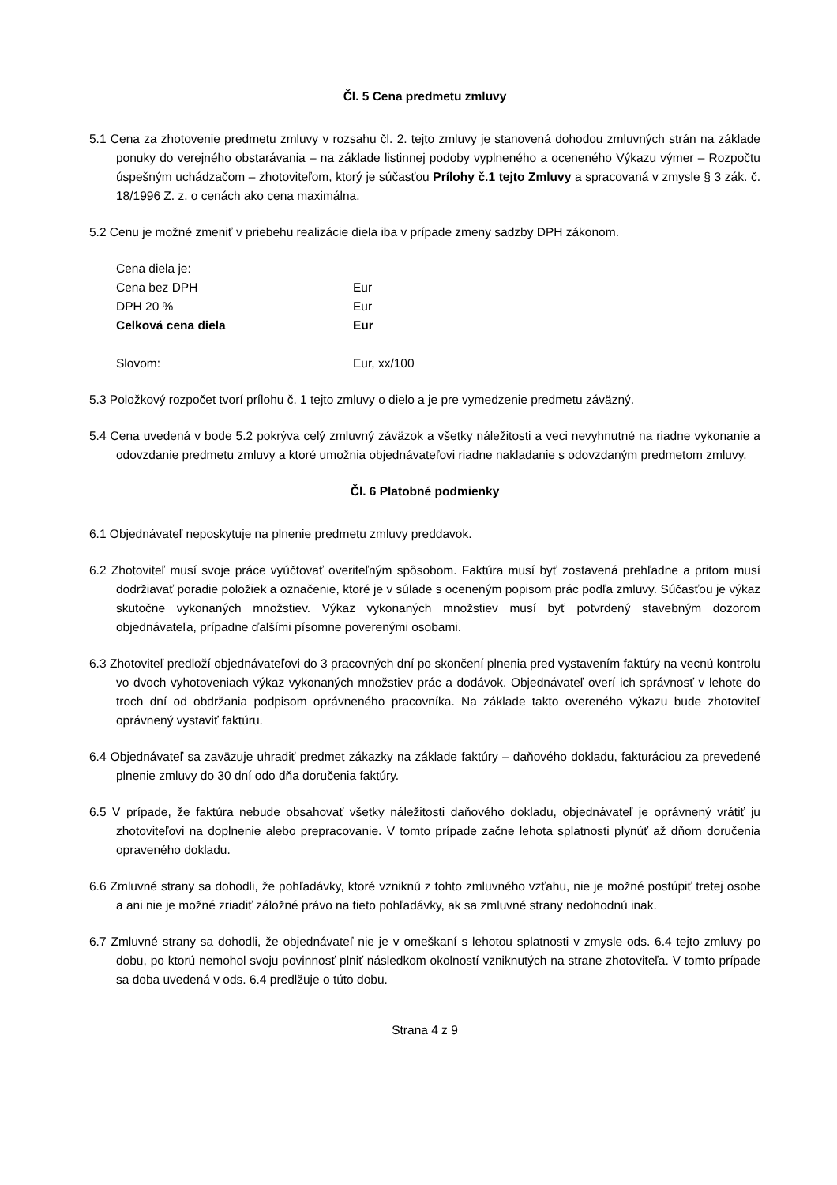Čl. 5 Cena predmetu zmluvy
5.1 Cena za zhotovenie predmetu zmluvy v rozsahu čl. 2. tejto zmluvy je stanovená dohodou zmluvných strán na základe ponuky do verejného obstarávania – na základe listinnej podoby vyplneného a oceneného Výkazu výmer – Rozpočtu úspešným uchádzačom – zhotoviteľom, ktorý je súčasťou Prílohy č.1 tejto Zmluvy a spracovaná v zmysle § 3 zák. č. 18/1996 Z. z. o cenách ako cena maximálna.
5.2 Cenu je možné zmeniť v priebehu realizácie diela iba v prípade zmeny sadzby DPH zákonom.
| Cena diela je: | |
| Cena bez DPH | Eur |
| DPH 20 % | Eur |
| Celková cena diela | Eur |
| Slovom: | Eur, xx/100 |
5.3 Položkový rozpočet tvorí prílohu č. 1 tejto zmluvy o dielo a je pre vymedzenie predmetu záväzný.
5.4 Cena uvedená v bode 5.2 pokrýva celý zmluvný záväzok a všetky náležitosti a veci nevyhnutné na riadne vykonanie a odovzdanie predmetu zmluvy a ktoré umožnia objednávateľovi riadne nakladanie s odovzdaným predmetom zmluvy.
Čl. 6 Platobné podmienky
6.1 Objednávateľ neposkytuje na plnenie predmetu zmluvy preddavok.
6.2 Zhotoviteľ musí svoje práce vyúčtovať overiteľným spôsobom. Faktúra musí byť zostavená prehľadne a pritom musí dodržiavať poradie položiek a označenie, ktoré je v súlade s oceneným popisom prác podľa zmluvy. Súčasťou je výkaz skutočne vykonaných množstiev. Výkaz vykonaných množstiev musí byť potvrdený stavebným dozorom objednávateľa, prípadne ďalšími písomne poverenými osobami.
6.3 Zhotoviteľ predloží objednávateľovi do 3 pracovných dní po skončení plnenia pred vystavením faktúry na vecnú kontrolu vo dvoch vyhotoveniach výkaz vykonaných množstiev prác a dodávok. Objednávateľ overí ich správnosť v lehote do troch dní od obdržania podpisom oprávneného pracovníka. Na základe takto overeného výkazu bude zhotoviteľ oprávnený vystaviť faktúru.
6.4 Objednávateľ sa zaväzuje uhradiť predmet zákazky na základe faktúry – daňového dokladu, fakturáciou za prevedené plnenie zmluvy do 30 dní odo dňa doručenia faktúry.
6.5 V prípade, že faktúra nebude obsahovať všetky náležitosti daňového dokladu, objednávateľ je oprávnený vrátiť ju zhotoviteľovi na doplnenie alebo prepracovanie. V tomto prípade začne lehota splatnosti plynúť až dňom doručenia opraveného dokladu.
6.6 Zmluvné strany sa dohodli, že pohľadávky, ktoré vzniknú z tohto zmluvného vzťahu, nie je možné postúpiť tretej osobe a ani nie je možné zriadiť záložné právo na tieto pohľadávky, ak sa zmluvné strany nedohodnú inak.
6.7 Zmluvné strany sa dohodli, že objednávateľ nie je v omeškaní s lehotou splatnosti v zmysle ods. 6.4 tejto zmluvy po dobu, po ktorú nemohol svoju povinnosť plniť následkom okolností vzniknutých na strane zhotoviteľa. V tomto prípade sa doba uvedená v ods. 6.4 predlžuje o túto dobu.
Strana 4 z 9